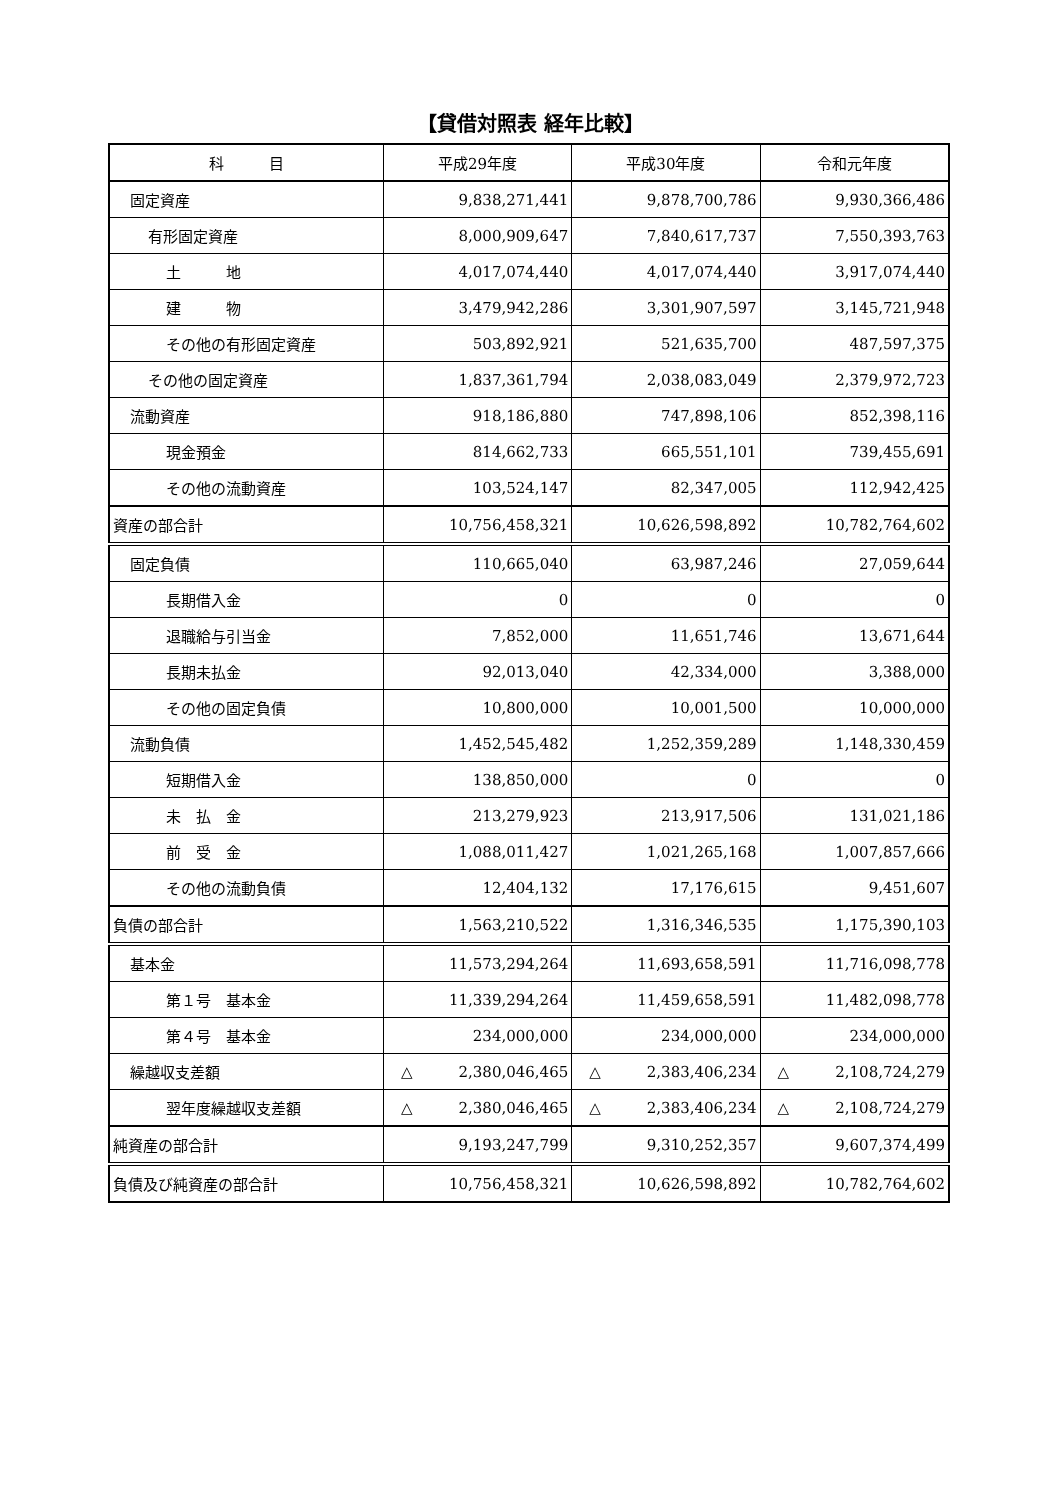【貸借対照表 経年比較】
| 科 目 | 平成29年度 | 平成30年度 | 令和元年度 |
| --- | --- | --- | --- |
| 固定資産 | 9,838,271,441 | 9,878,700,786 | 9,930,366,486 |
| 有形固定資産 | 8,000,909,647 | 7,840,617,737 | 7,550,393,763 |
| 土 地 | 4,017,074,440 | 4,017,074,440 | 3,917,074,440 |
| 建 物 | 3,479,942,286 | 3,301,907,597 | 3,145,721,948 |
| その他の有形固定資産 | 503,892,921 | 521,635,700 | 487,597,375 |
| その他の固定資産 | 1,837,361,794 | 2,038,083,049 | 2,379,972,723 |
| 流動資産 | 918,186,880 | 747,898,106 | 852,398,116 |
| 現金預金 | 814,662,733 | 665,551,101 | 739,455,691 |
| その他の流動資産 | 103,524,147 | 82,347,005 | 112,942,425 |
| 資産の部合計 | 10,756,458,321 | 10,626,598,892 | 10,782,764,602 |
| 固定負債 | 110,665,040 | 63,987,246 | 27,059,644 |
| 長期借入金 | 0 | 0 | 0 |
| 退職給与引当金 | 7,852,000 | 11,651,746 | 13,671,644 |
| 長期未払金 | 92,013,040 | 42,334,000 | 3,388,000 |
| その他の固定負債 | 10,800,000 | 10,001,500 | 10,000,000 |
| 流動負債 | 1,452,545,482 | 1,252,359,289 | 1,148,330,459 |
| 短期借入金 | 138,850,000 | 0 | 0 |
| 未 払 金 | 213,279,923 | 213,917,506 | 131,021,186 |
| 前 受 金 | 1,088,011,427 | 1,021,265,168 | 1,007,857,666 |
| その他の流動負債 | 12,404,132 | 17,176,615 | 9,451,607 |
| 負債の部合計 | 1,563,210,522 | 1,316,346,535 | 1,175,390,103 |
| 基本金 | 11,573,294,264 | 11,693,658,591 | 11,716,098,778 |
| 第１号 基本金 | 11,339,294,264 | 11,459,658,591 | 11,482,098,778 |
| 第４号 基本金 | 234,000,000 | 234,000,000 | 234,000,000 |
| 繰越収支差額 | △ 2,380,046,465 | △ 2,383,406,234 | △ 2,108,724,279 |
| 翌年度繰越収支差額 | △ 2,380,046,465 | △ 2,383,406,234 | △ 2,108,724,279 |
| 純資産の部合計 | 9,193,247,799 | 9,310,252,357 | 9,607,374,499 |
| 負債及び純資産の部合計 | 10,756,458,321 | 10,626,598,892 | 10,782,764,602 |